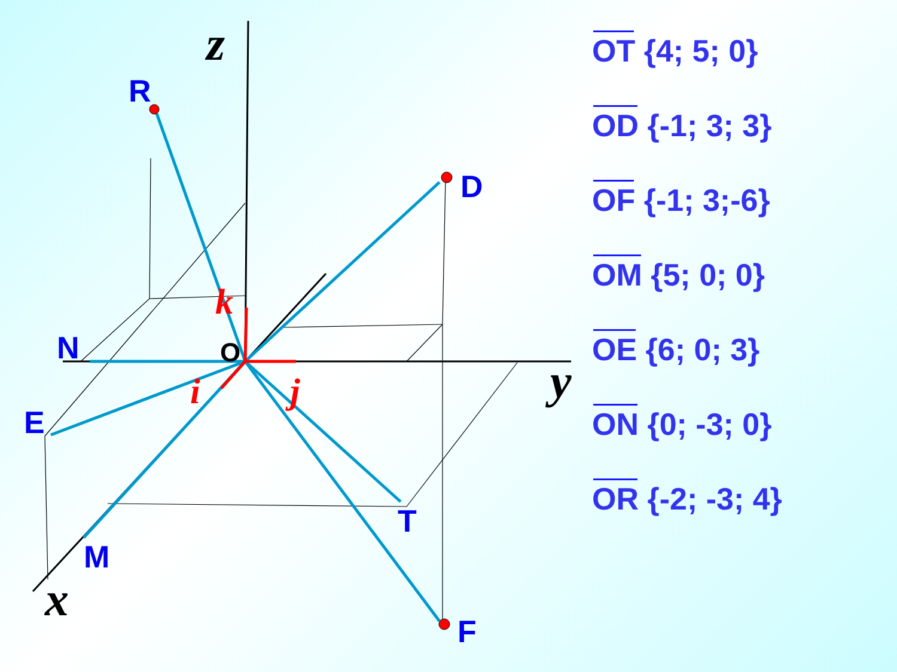R
D
N
E
M
T
F
O
z
y
x
k
i
j
OT {4; 5; 0}
OD {-1; 3; 3}
OF {-1; 3;-6}
OM {5; 0; 0}
OE {6; 0; 3}
ON {0; -3; 0}
OR {-2; -3; 4}